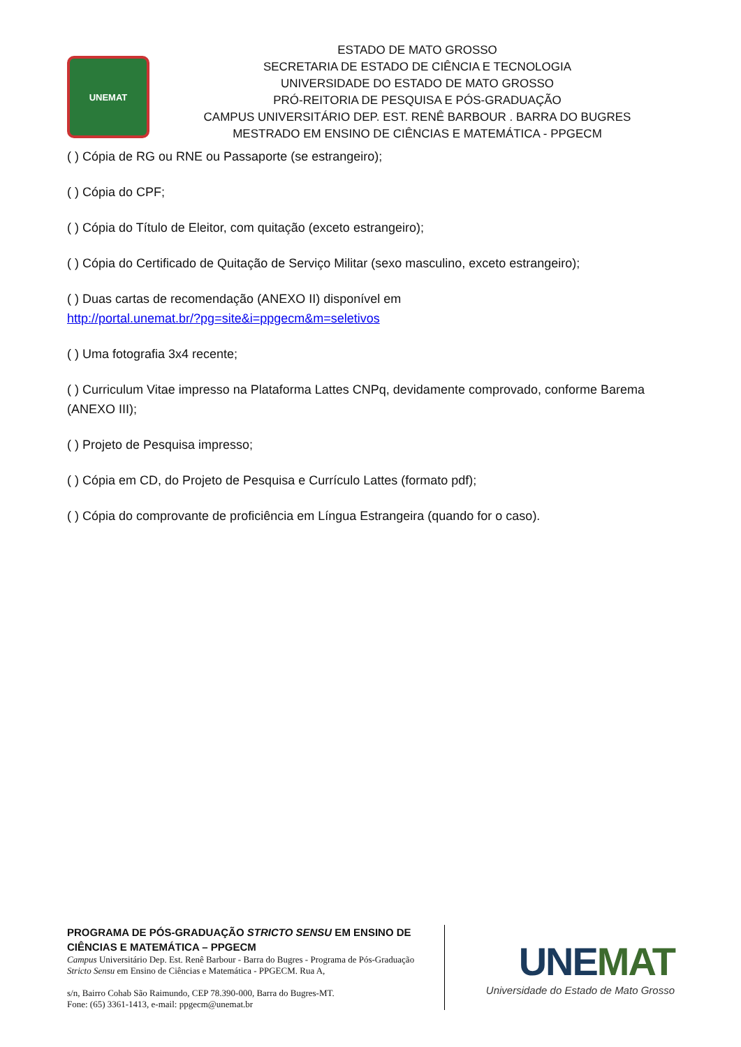UNEMAT
ESTADO DE MATO GROSSO
SECRETARIA DE ESTADO DE CIÊNCIA E TECNOLOGIA
UNIVERSIDADE DO ESTADO DE MATO GROSSO
PRÓ-REITORIA DE PESQUISA E PÓS-GRADUAÇÃO
CAMPUS UNIVERSITÁRIO DEP. EST. RENÊ BARBOUR . BARRA DO BUGRES
MESTRADO EM ENSINO DE CIÊNCIAS E MATEMÁTICA - PPGECM
( ) Cópia de RG ou RNE ou Passaporte (se estrangeiro);
( ) Cópia do CPF;
( ) Cópia do Título de Eleitor, com quitação (exceto estrangeiro);
( ) Cópia do Certificado de Quitação de Serviço Militar (sexo masculino, exceto estrangeiro);
( ) Duas cartas de recomendação (ANEXO II) disponível em
http://portal.unemat.br/?pg=site&i=ppgecm&m=seletivos
( ) Uma fotografia 3x4 recente;
( ) Curriculum Vitae impresso na Plataforma Lattes CNPq, devidamente comprovado, conforme Barema (ANEXO III);
( ) Projeto de Pesquisa impresso;
( ) Cópia em CD, do Projeto de Pesquisa e Currículo Lattes (formato pdf);
( ) Cópia do comprovante de proficiência em Língua Estrangeira (quando for o caso).
PROGRAMA DE PÓS-GRADUAÇÃO STRICTO SENSU EM ENSINO DE CIÊNCIAS E MATEMÁTICA – PPGECM
Campus Universitário Dep. Est. Renê Barbour - Barra do Bugres - Programa de Pós-Graduação Stricto Sensu em Ensino de Ciências e Matemática - PPGECM. Rua A,
s/n, Bairro Cohab São Raimundo, CEP 78.390-000, Barra do Bugres-MT.
Fone: (65) 3361-1413, e-mail: ppgecm@unemat.br
UNEMAT
Universidade do Estado de Mato Grosso